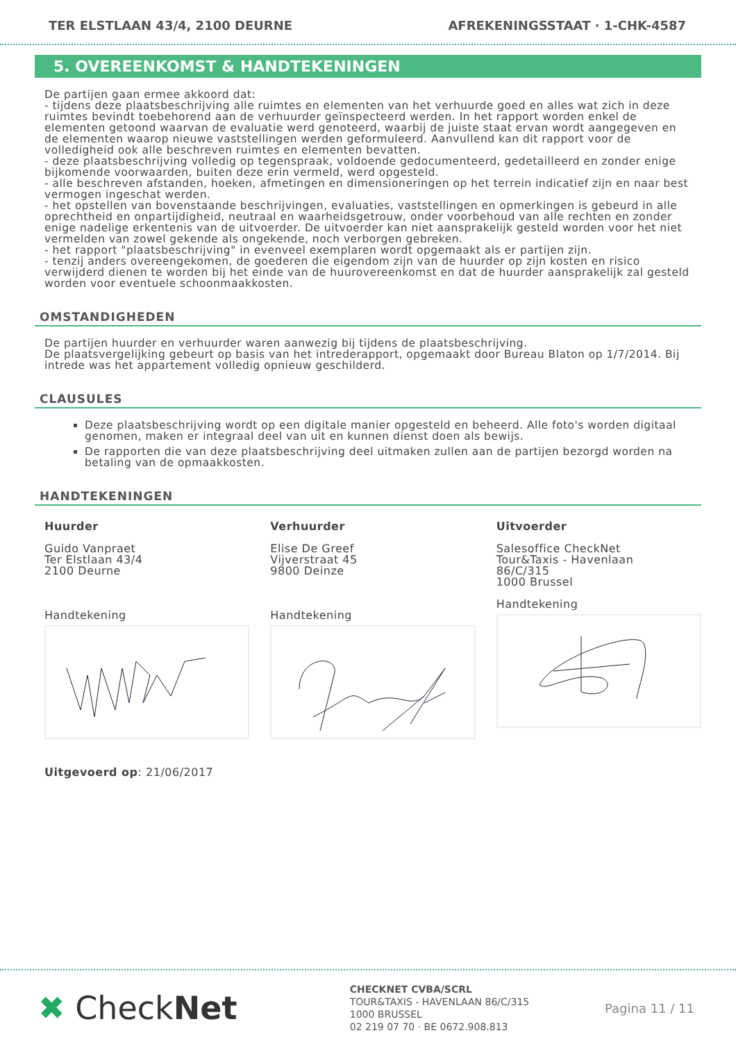TER ELSTLAAN 43/4, 2100 DEURNE AFREKENINGSSTAAT · 1-CHK-4587
5. OVEREENKOMST & HANDTEKENINGEN
De partijen gaan ermee akkoord dat:
- tijdens deze plaatsbeschrijving alle ruimtes en elementen van het verhuurde goed en alles wat zich in deze ruimtes bevindt toebehorend aan de verhuurder geïnspecteerd werden. In het rapport worden enkel de elementen getoond waarvan de evaluatie werd genoteerd, waarbij de juiste staat ervan wordt aangegeven en de elementen waarop nieuwe vaststellingen werden geformuleerd. Aanvullend kan dit rapport voor de volledigheid ook alle beschreven ruimtes en elementen bevatten.
- deze plaatsbeschrijving volledig op tegenspraak, voldoende gedocumenteerd, gedetailleerd en zonder enige bijkomende voorwaarden, buiten deze erin vermeld, werd opgesteld.
- alle beschreven afstanden, hoeken, afmetingen en dimensioneringen op het terrein indicatief zijn en naar best vermogen ingeschat werden.
- het opstellen van bovenstaande beschrijvingen, evaluaties, vaststellingen en opmerkingen is gebeurd in alle oprechtheid en onpartijdigheid, neutraal en waarheidsgetrouw, onder voorbehoud van alle rechten en zonder enige nadelige erkentenis van de uitvoerder. De uitvoerder kan niet aansprakelijk gesteld worden voor het niet vermelden van zowel gekende als ongekende, noch verborgen gebreken.
- het rapport "plaatsbeschrijving" in evenveel exemplaren wordt opgemaakt als er partijen zijn.
- tenzij anders overeengekomen, de goederen die eigendom zijn van de huurder op zijn kosten en risico verwijderd dienen te worden bij het einde van de huurovereenkomst en dat de huurder aansprakelijk zal gesteld worden voor eventuele schoonmaakkosten.
OMSTANDIGHEDEN
De partijen huurder en verhuurder waren aanwezig bij tijdens de plaatsbeschrijving.
De plaatsvergelijking gebeurt op basis van het intrederapport, opgemaakt door Bureau Blaton op 1/7/2014. Bij intrede was het appartement volledig opnieuw geschilderd.
CLAUSULES
Deze plaatsbeschrijving wordt op een digitale manier opgesteld en beheerd. Alle foto's worden digitaal genomen, maken er integraal deel van uit en kunnen dienst doen als bewijs.
De rapporten die van deze plaatsbeschrijving deel uitmaken zullen aan de partijen bezorgd worden na betaling van de opmaakkosten.
HANDTEKENINGEN
Huurder
Guido Vanpraet
Ter Elstlaan 43/4
2100 Deurne
Handtekening
Verhuurder
Elise De Greef
Vijverstraat 45
9800 Deinze
Handtekening
Uitvoerder
Salesoffice CheckNet
Tour&Taxis - Havenlaan
86/C/315
1000 Brussel
Handtekening
Uitgevoerd op: 21/06/2017
✖ CheckNet
CHECKNET CVBA/SCRL
TOUR&TAXIS - HAVENLAAN 86/C/315
1000 BRUSSEL
02 219 07 70 · BE 0672.908.813
Pagina 11 / 11